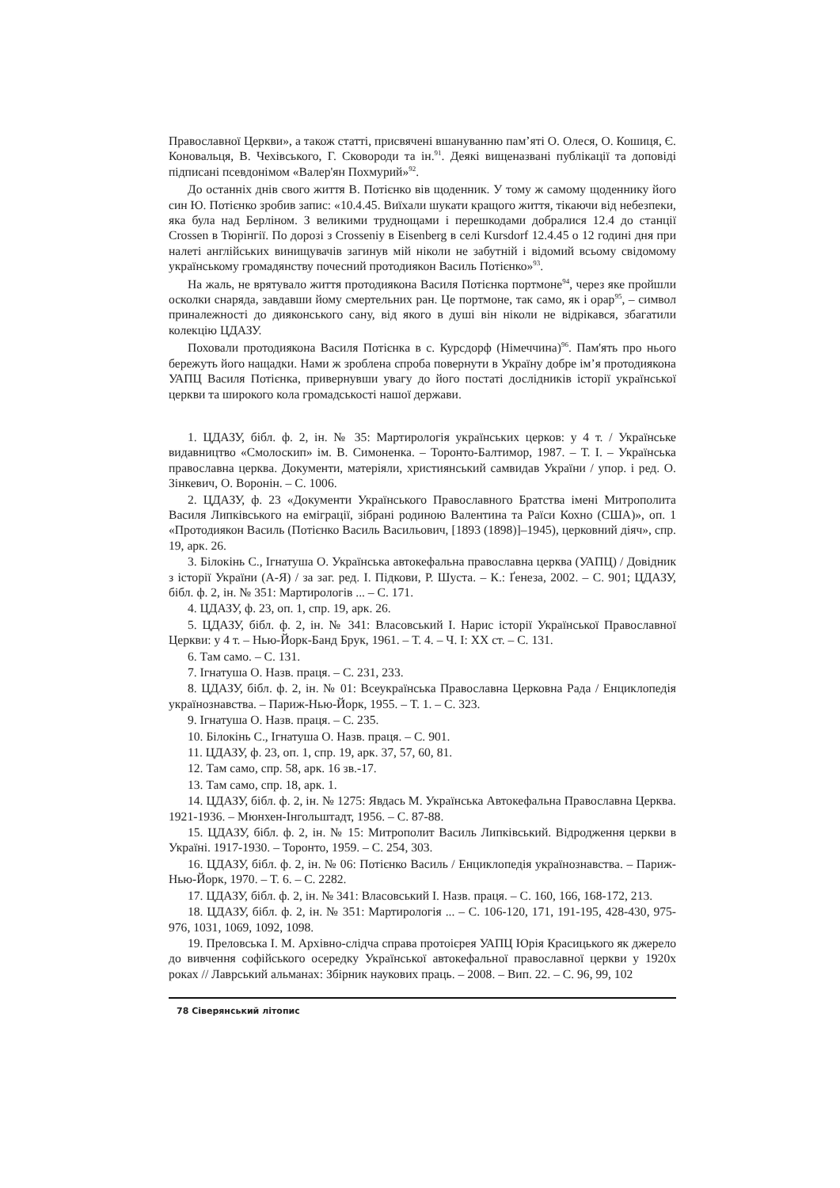Православної Церкви», а також статті, присвячені вшануванню пам’яті О. Олеся, О. Кошиця, Є. Коновальця, В. Чехівського, Г. Сковороди та ін.<sup>91</sup>. Деякі вищеназвані публікації та доповіді підписані псевдонімом «Валер'ян Похмурий»<sup>92</sup>.
До останніх днів свого життя В. Потієнко вів щоденник. У тому ж самому щоденнику його син Ю. Потієнко зробив запис: «10.4.45. Виїхали шукати кращого життя, тікаючи від небезпеки, яка була над Берліном. З великими труднощами і перешкодами добралися 12.4 до станції Crossen в Тюрінгії. По дорозі з Crosseniy в Eisenberg в селі Kursdorf 12.4.45 о 12 годині дня при налеті англійських винищувачів загинув мій ніколи не забутній і відомий всьому свідомому українському громадянству почесний протодиякон Василь Потієнко»<sup>93</sup>.
На жаль, не врятувало життя протодиякона Василя Потієнка портмоне<sup>94</sup>, через яке пройшли осколки снаряда, завдавши йому смертельних ран. Це портмоне, так само, як і орар<sup>95</sup>, – символ приналежності до дияконського сану, від якого в душі він ніколи не відрікався, збагатили колекцію ЦДАЗУ.
Поховали протодиякона Василя Потієнка в с. Курсдорф (Німеччина)<sup>96</sup>. Пам'ять про нього бережуть його нащадки. Нами ж зроблена спроба повернути в Україну добре ім’я протодиякона УАПЦ Василя Потієнка, привернувши увагу до його постаті дослідників історії української церкви та широкого кола громадськості нашої держави.
1. ЦДАЗУ, бібл. ф. 2, ін. № 35: Мартирологія українських церков: у 4 т. / Українське видавництво «Смолоскип» ім. В. Симоненка. – Торонто-Балтимор, 1987. – Т. І. – Українська православна церква. Документи, матеріяли, християнський самвидав України / упор. і ред. О. Зінкевич, О. Воронін. – С. 1006.
2. ЦДАЗУ, ф. 23 «Документи Українського Православного Братства імені Митрополита Василя Липківського на еміграції, зібрані родиною Валентина та Раїси Кохно (США)», оп. 1 «Протодиякон Василь (Потієнко Василь Васильович, [1893 (1898)]–1945), церковний діяч», спр. 19, арк. 26.
3. Білокінь С., Ігнатуша О. Українська автокефальна православна церква (УАПЦ) / Довідник з історії України (А-Я) / за заг. ред. І. Підкови, Р. Шуста. – К.: Ґенеза, 2002. – С. 901; ЦДАЗУ, бібл. ф. 2, ін. № 351: Мартирологів ... – С. 171.
4. ЦДАЗУ, ф. 23, оп. 1, спр. 19, арк. 26.
5. ЦДАЗУ, бібл. ф. 2, ін. № 341: Власовський І. Нарис історії Української Православної Церкви: у 4 т. – Нью-Йорк-Банд Брук, 1961. – Т. 4. – Ч. І: ХХ ст. – С. 131.
6. Там само. – С. 131.
7. Ігнатуша О. Назв. праця. – С. 231, 233.
8. ЦДАЗУ, бібл. ф. 2, ін. № 01: Всеукраїнська Православна Церковна Рада / Енциклопедія українознавства. – Париж-Нью-Йорк, 1955. – Т. 1. – С. 323.
9. Ігнатуша О. Назв. праця. – С. 235.
10. Білокінь С., Ігнатуша О. Назв. праця. – С. 901.
11. ЦДАЗУ, ф. 23, оп. 1, спр. 19, арк. 37, 57, 60, 81.
12. Там само, спр. 58, арк. 16 зв.-17.
13. Там само, спр. 18, арк. 1.
14. ЦДАЗУ, бібл. ф. 2, ін. № 1275: Явдась М. Українська Автокефальна Православна Церква. 1921-1936. – Мюнхен-Інгольштадт, 1956. – С. 87-88.
15. ЦДАЗУ, бібл. ф. 2, ін. № 15: Митрополит Василь Липківський. Відродження церкви в Україні. 1917-1930. – Торонто, 1959. – С. 254, 303.
16. ЦДАЗУ, бібл. ф. 2, ін. № 06: Потієнко Василь / Енциклопедія українознавства. – Париж-Нью-Йорк, 1970. – Т. 6. – С. 2282.
17. ЦДАЗУ, бібл. ф. 2, ін. № 341: Власовський І. Назв. праця. – С. 160, 166, 168-172, 213.
18. ЦДАЗУ, бібл. ф. 2, ін. № 351: Мартирологія ... – С. 106-120, 171, 191-195, 428-430, 975-976, 1031, 1069, 1092, 1098.
19. Преловська І. М. Архівно-слідча справа протоієрея УАПЦ Юрія Красицького як джерело до вивчення софійського осередку Української автокефальної православної церкви у 1920х роках // Лаврський альманах: Збірник наукових праць. – 2008. – Вип. 22. – С. 96, 99, 102
78 Сіверянський літопис